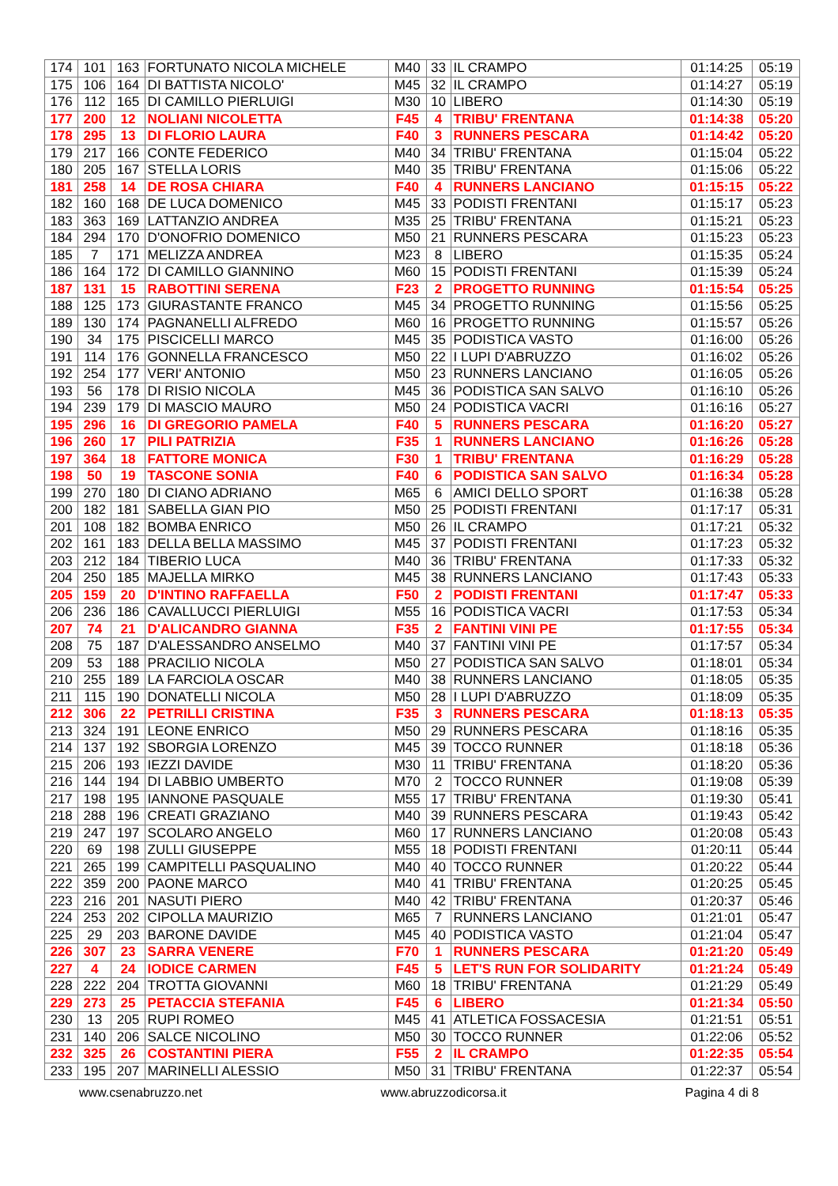| 174 | 101 | 163 | FORTUNATO NICOLA MICHELE | M40 | 33 | IL CRAMPO | 01:14:25 | 05:19 |
| 175 | 106 | 164 | DI BATTISTA NICOLO' | M45 | 32 | IL CRAMPO | 01:14:27 | 05:19 |
| 176 | 112 | 165 | DI CAMILLO PIERLUIGI | M30 | 10 | LIBERO | 01:14:30 | 05:19 |
| 177 | 200 | 12 | NOLIANI NICOLETTA | F45 | 4 | TRIBU' FRENTANA | 01:14:38 | 05:20 |
| 178 | 295 | 13 | DI FLORIO LAURA | F40 | 3 | RUNNERS PESCARA | 01:14:42 | 05:20 |
| 179 | 217 | 166 | CONTE FEDERICO | M40 | 34 | TRIBU' FRENTANA | 01:15:04 | 05:22 |
| 180 | 205 | 167 | STELLA LORIS | M40 | 35 | TRIBU' FRENTANA | 01:15:06 | 05:22 |
| 181 | 258 | 14 | DE ROSA CHIARA | F40 | 4 | RUNNERS LANCIANO | 01:15:15 | 05:22 |
| 182 | 160 | 168 | DE LUCA DOMENICO | M45 | 33 | PODISTI FRENTANI | 01:15:17 | 05:23 |
| 183 | 363 | 169 | LATTANZIO ANDREA | M35 | 25 | TRIBU' FRENTANA | 01:15:21 | 05:23 |
| 184 | 294 | 170 | D'ONOFRIO DOMENICO | M50 | 21 | RUNNERS PESCARA | 01:15:23 | 05:23 |
| 185 | 7 | 171 | MELIZZA ANDREA | M23 | 8 | LIBERO | 01:15:35 | 05:24 |
| 186 | 164 | 172 | DI CAMILLO GIANNINO | M60 | 15 | PODISTI FRENTANI | 01:15:39 | 05:24 |
| 187 | 131 | 15 | RABOTTINI SERENA | F23 | 2 | PROGETTO RUNNING | 01:15:54 | 05:25 |
| 188 | 125 | 173 | GIURASTANTE FRANCO | M45 | 34 | PROGETTO RUNNING | 01:15:56 | 05:25 |
| 189 | 130 | 174 | PAGNANELLI ALFREDO | M60 | 16 | PROGETTO RUNNING | 01:15:57 | 05:26 |
| 190 | 34 | 175 | PISCICELLI MARCO | M45 | 35 | PODISTICA VASTO | 01:16:00 | 05:26 |
| 191 | 114 | 176 | GONNELLA FRANCESCO | M50 | 22 | I LUPI D'ABRUZZO | 01:16:02 | 05:26 |
| 192 | 254 | 177 | VERI' ANTONIO | M50 | 23 | RUNNERS LANCIANO | 01:16:05 | 05:26 |
| 193 | 56 | 178 | DI RISIO NICOLA | M45 | 36 | PODISTICA SAN SALVO | 01:16:10 | 05:26 |
| 194 | 239 | 179 | DI MASCIO MAURO | M50 | 24 | PODISTICA VACRI | 01:16:16 | 05:27 |
| 195 | 296 | 16 | DI GREGORIO PAMELA | F40 | 5 | RUNNERS PESCARA | 01:16:20 | 05:27 |
| 196 | 260 | 17 | PILI PATRIZIA | F35 | 1 | RUNNERS LANCIANO | 01:16:26 | 05:28 |
| 197 | 364 | 18 | FATTORE MONICA | F30 | 1 | TRIBU' FRENTANA | 01:16:29 | 05:28 |
| 198 | 50 | 19 | TASCONE SONIA | F40 | 6 | PODISTICA SAN SALVO | 01:16:34 | 05:28 |
| 199 | 270 | 180 | DI CIANO ADRIANO | M65 | 6 | AMICI DELLO SPORT | 01:16:38 | 05:28 |
| 200 | 182 | 181 | SABELLA GIAN PIO | M50 | 25 | PODISTI FRENTANI | 01:17:17 | 05:31 |
| 201 | 108 | 182 | BOMBA ENRICO | M50 | 26 | IL CRAMPO | 01:17:21 | 05:32 |
| 202 | 161 | 183 | DELLA BELLA MASSIMO | M45 | 37 | PODISTI FRENTANI | 01:17:23 | 05:32 |
| 203 | 212 | 184 | TIBERIO LUCA | M40 | 36 | TRIBU' FRENTANA | 01:17:33 | 05:32 |
| 204 | 250 | 185 | MAJELLA MIRKO | M45 | 38 | RUNNERS LANCIANO | 01:17:43 | 05:33 |
| 205 | 159 | 20 | D'INTINO RAFFAELLA | F50 | 2 | PODISTI FRENTANI | 01:17:47 | 05:33 |
| 206 | 236 | 186 | CAVALLUCCI PIERLUIGI | M55 | 16 | PODISTICA VACRI | 01:17:53 | 05:34 |
| 207 | 74 | 21 | D'ALICANDRO GIANNA | F35 | 2 | FANTINI VINI PE | 01:17:55 | 05:34 |
| 208 | 75 | 187 | D'ALESSANDRO ANSELMO | M40 | 37 | FANTINI VINI PE | 01:17:57 | 05:34 |
| 209 | 53 | 188 | PRACILIO NICOLA | M50 | 27 | PODISTICA SAN SALVO | 01:18:01 | 05:34 |
| 210 | 255 | 189 | LA FARCIOLA OSCAR | M40 | 38 | RUNNERS LANCIANO | 01:18:05 | 05:35 |
| 211 | 115 | 190 | DONATELLI NICOLA | M50 | 28 | I LUPI D'ABRUZZO | 01:18:09 | 05:35 |
| 212 | 306 | 22 | PETRILLI CRISTINA | F35 | 3 | RUNNERS PESCARA | 01:18:13 | 05:35 |
| 213 | 324 | 191 | LEONE ENRICO | M50 | 29 | RUNNERS PESCARA | 01:18:16 | 05:35 |
| 214 | 137 | 192 | SBORGIA LORENZO | M45 | 39 | TOCCO RUNNER | 01:18:18 | 05:36 |
| 215 | 206 | 193 | IEZZI DAVIDE | M30 | 11 | TRIBU' FRENTANA | 01:18:20 | 05:36 |
| 216 | 144 | 194 | DI LABBIO UMBERTO | M70 | 2 | TOCCO RUNNER | 01:19:08 | 05:39 |
| 217 | 198 | 195 | IANNONE PASQUALE | M55 | 17 | TRIBU' FRENTANA | 01:19:30 | 05:41 |
| 218 | 288 | 196 | CREATI GRAZIANO | M40 | 39 | RUNNERS PESCARA | 01:19:43 | 05:42 |
| 219 | 247 | 197 | SCOLARO ANGELO | M60 | 17 | RUNNERS LANCIANO | 01:20:08 | 05:43 |
| 220 | 69 | 198 | ZULLI GIUSEPPE | M55 | 18 | PODISTI FRENTANI | 01:20:11 | 05:44 |
| 221 | 265 | 199 | CAMPITELLI PASQUALINO | M40 | 40 | TOCCO RUNNER | 01:20:22 | 05:44 |
| 222 | 359 | 200 | PAONE MARCO | M40 | 41 | TRIBU' FRENTANA | 01:20:25 | 05:45 |
| 223 | 216 | 201 | NASUTI PIERO | M40 | 42 | TRIBU' FRENTANA | 01:20:37 | 05:46 |
| 224 | 253 | 202 | CIPOLLA MAURIZIO | M65 | 7 | RUNNERS LANCIANO | 01:21:01 | 05:47 |
| 225 | 29 | 203 | BARONE DAVIDE | M45 | 40 | PODISTICA VASTO | 01:21:04 | 05:47 |
| 226 | 307 | 23 | SARRA VENERE | F70 | 1 | RUNNERS PESCARA | 01:21:20 | 05:49 |
| 227 | 4 | 24 | IODICE CARMEN | F45 | 5 | LET'S RUN FOR SOLIDARITY | 01:21:24 | 05:49 |
| 228 | 222 | 204 | TROTTA GIOVANNI | M60 | 18 | TRIBU' FRENTANA | 01:21:29 | 05:49 |
| 229 | 273 | 25 | PETACCIA STEFANIA | F45 | 6 | LIBERO | 01:21:34 | 05:50 |
| 230 | 13 | 205 | RUPI ROMEO | M45 | 41 | ATLETICA FOSSACESIA | 01:21:51 | 05:51 |
| 231 | 140 | 206 | SALCE NICOLINO | M50 | 30 | TOCCO RUNNER | 01:22:06 | 05:52 |
| 232 | 325 | 26 | COSTANTINI PIERA | F55 | 2 | IL CRAMPO | 01:22:35 | 05:54 |
| 233 | 195 | 207 | MARINELLI ALESSIO | M50 | 31 | TRIBU' FRENTANA | 01:22:37 | 05:54 |
www.csenabruzzo.net www.abruzzodicorsa.it Pagina 4 di 8